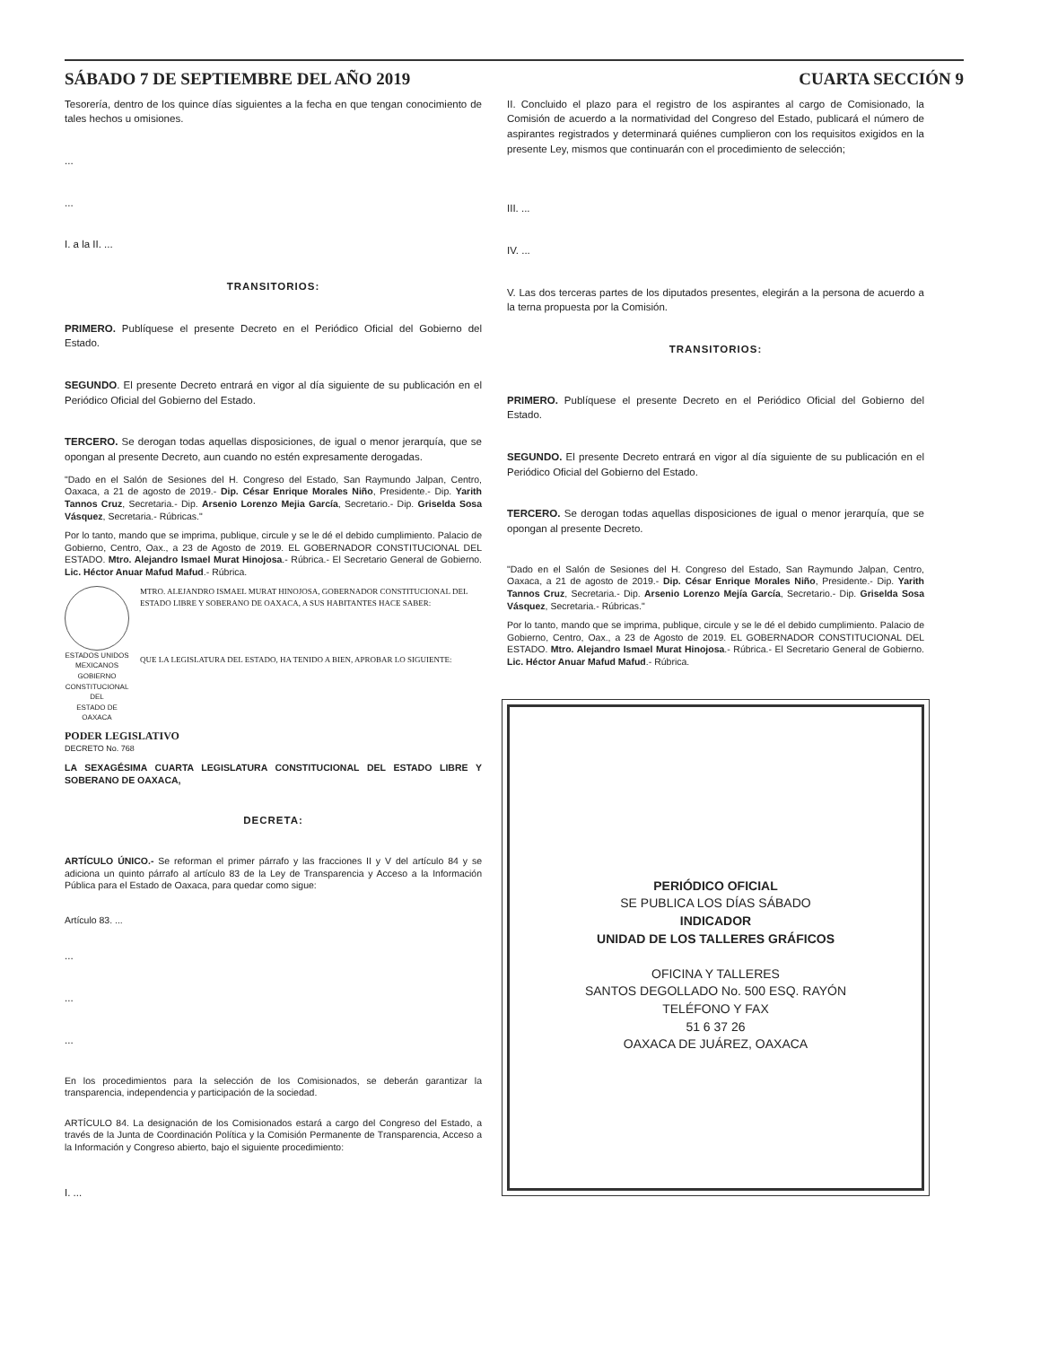SÁBADO 7 DE SEPTIEMBRE DEL AÑO 2019 CUARTA SECCIÓN 9
Tesorería, dentro de los quince días siguientes a la fecha en que tengan conocimiento de tales hechos u omisiones.
...
...
I. a la II. ...
TRANSITORIOS:
PRIMERO. Publíquese el presente Decreto en el Periódico Oficial del Gobierno del Estado.
SEGUNDO. El presente Decreto entrará en vigor al día siguiente de su publicación en el Periódico Oficial del Gobierno del Estado.
TERCERO. Se derogan todas aquellas disposiciones, de igual o menor jerarquía, que se opongan al presente Decreto, aun cuando no estén expresamente derogadas.
"Dado en el Salón de Sesiones del H. Congreso del Estado, San Raymundo Jalpan, Centro, Oaxaca, a 21 de agosto de 2019.- Dip. César Enrique Morales Niño, Presidente.- Dip. Yarith Tannos Cruz, Secretaria.- Dip. Arsenio Lorenzo Mejia García, Secretario.- Dip. Griselda Sosa Vásquez, Secretaria.- Rúbricas."
Por lo tanto, mando que se imprima, publique, circule y se le dé el debido cumplimiento. Palacio de Gobierno, Centro, Oax., a 23 de Agosto de 2019. EL GOBERNADOR CONSTITUCIONAL DEL ESTADO. Mtro. Alejandro Ismael Murat Hinojosa.- Rúbrica.- El Secretario General de Gobierno. Lic. Héctor Anuar Mafud Mafud.- Rúbrica.
ESTADOS UNIDOS MEXICANOS
GOBIERNO CONSTITUCIONAL
DEL
ESTADO DE OAXACA
MTRO. ALEJANDRO ISMAEL MURAT HINOJOSA, GOBERNADOR CONSTITUCIONAL DEL ESTADO LIBRE Y SOBERANO DE OAXACA, A SUS HABITANTES HACE SABER:
QUE LA LEGISLATURA DEL ESTADO, HA TENIDO A BIEN, APROBAR LO SIGUIENTE:
PODER LEGISLATIVO
DECRETO No. 768
LA SEXAGÉSIMA CUARTA LEGISLATURA CONSTITUCIONAL DEL ESTADO LIBRE Y SOBERANO DE OAXACA,
DECRETA:
ARTÍCULO ÚNICO.- Se reforman el primer párrafo y las fracciones II y V del artículo 84 y se adiciona un quinto párrafo al artículo 83 de la Ley de Transparencia y Acceso a la Información Pública para el Estado de Oaxaca, para quedar como sigue:
Artículo 83. ...
...
...
...
En los procedimientos para la selección de los Comisionados, se deberán garantizar la transparencia, independencia y participación de la sociedad.
ARTÍCULO 84. La designación de los Comisionados estará a cargo del Congreso del Estado, a través de la Junta de Coordinación Política y la Comisión Permanente de Transparencia, Acceso a la Información y Congreso abierto, bajo el siguiente procedimiento:
I. ...
II. Concluido el plazo para el registro de los aspirantes al cargo de Comisionado, la Comisión de acuerdo a la normatividad del Congreso del Estado, publicará el número de aspirantes registrados y determinará quiénes cumplieron con los requisitos exigidos en la presente Ley, mismos que continuarán con el procedimiento de selección;
III. ...
IV. ...
V. Las dos terceras partes de los diputados presentes, elegirán a la persona de acuerdo a la terna propuesta por la Comisión.
TRANSITORIOS:
PRIMERO. Publíquese el presente Decreto en el Periódico Oficial del Gobierno del Estado.
SEGUNDO. El presente Decreto entrará en vigor al día siguiente de su publicación en el Periódico Oficial del Gobierno del Estado.
TERCERO. Se derogan todas aquellas disposiciones de igual o menor jerarquía, que se opongan al presente Decreto.
"Dado en el Salón de Sesiones del H. Congreso del Estado, San Raymundo Jalpan, Centro, Oaxaca, a 21 de agosto de 2019.- Dip. César Enrique Morales Niño, Presidente.- Dip. Yarith Tannos Cruz, Secretaria.- Dip. Arsenio Lorenzo Mejía García, Secretario.- Dip. Griselda Sosa Vásquez, Secretaria.- Rúbricas."
Por lo tanto, mando que se imprima, publique, circule y se le dé el debido cumplimiento. Palacio de Gobierno, Centro, Oax., a 23 de Agosto de 2019. EL GOBERNADOR CONSTITUCIONAL DEL ESTADO. Mtro. Alejandro Ismael Murat Hinojosa.- Rúbrica.- El Secretario General de Gobierno. Lic. Héctor Anuar Mafud Mafud.- Rúbrica.
PERIÓDICO OFICIAL
SE PUBLICA LOS DÍAS SÁBADO
INDICADOR
UNIDAD DE LOS TALLERES GRÁFICOS
OFICINA Y TALLERES
SANTOS DEGOLLADO No. 500 ESQ. RAYÓN
TELÉFONO Y FAX
51 6 37 26
OAXACA DE JUÁREZ, OAXACA